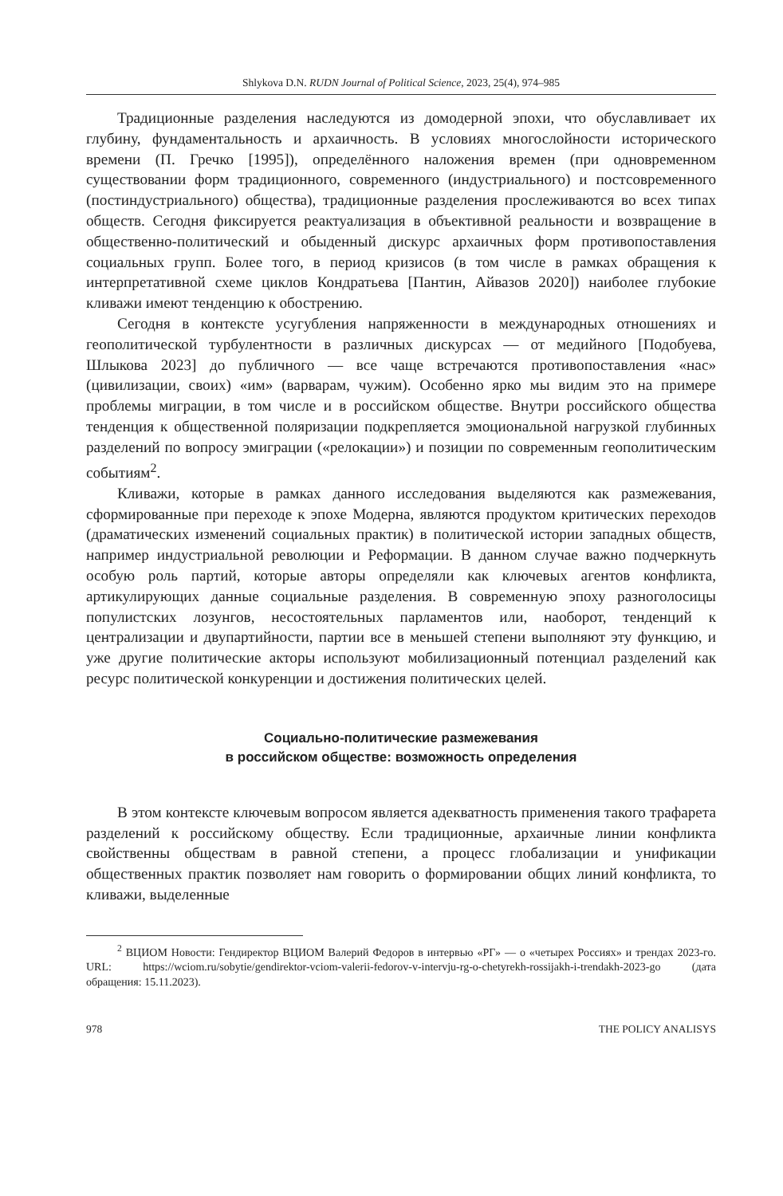Shlykova D.N. RUDN Journal of Political Science, 2023, 25(4), 974–985
Традиционные разделения наследуются из домодерной эпохи, что обуславливает их глубину, фундаментальность и архаичность. В условиях многослойности исторического времени (П. Гречко [1995]), определённого наложения времен (при одновременном существовании форм традиционного, современного (индустриального) и постсовременного (постиндустриального) общества), традиционные разделения прослеживаются во всех типах обществ. Сегодня фиксируется реактуализация в объективной реальности и возвращение в общественно-политический и обыденный дискурс архаичных форм противопоставления социальных групп. Более того, в период кризисов (в том числе в рамках обращения к интерпретативной схеме циклов Кондратьева [Пантин, Айвазов 2020]) наиболее глубокие кливажи имеют тенденцию к обострению.
Сегодня в контексте усугубления напряженности в международных отношениях и геополитической турбулентности в различных дискурсах — от медийного [Подобуева, Шлыкова 2023] до публичного — все чаще встречаются противопоставления «нас» (цивилизации, своих) «им» (варварам, чужим). Особенно ярко мы видим это на примере проблемы миграции, в том числе и в российском обществе. Внутри российского общества тенденция к общественной поляризации подкрепляется эмоциональной нагрузкой глубинных разделений по вопросу эмиграции («релокации») и позиции по современным геополитическим событиям<sup>2</sup>.
Кливажи, которые в рамках данного исследования выделяются как размежевания, сформированные при переходе к эпохе Модерна, являются продуктом критических переходов (драматических изменений социальных практик) в политической истории западных обществ, например индустриальной революции и Реформации. В данном случае важно подчеркнуть особую роль партий, которые авторы определяли как ключевых агентов конфликта, артикулирующих данные социальные разделения. В современную эпоху разноголосицы популистских лозунгов, несостоятельных парламентов или, наоборот, тенденций к централизации и двупартийности, партии все в меньшей степени выполняют эту функцию, и уже другие политические акторы используют мобилизационный потенциал разделений как ресурс политической конкуренции и достижения политических целей.
Социально-политические размежевания
в российском обществе: возможность определения
В этом контексте ключевым вопросом является адекватность применения такого трафарета разделений к российскому обществу. Если традиционные, архаичные линии конфликта свойственны обществам в равной степени, а процесс глобализации и унификации общественных практик позволяет нам говорить о формировании общих линий конфликта, то кливажи, выделенные
<sup>2</sup> ВЦИОМ Новости: Гендиректор ВЦИОМ Валерий Федоров в интервью «РГ» — о «четырех Россиях» и трендах 2023-го. URL: https://wciom.ru/sobytie/gendirektor-vciom-valerii-fedorov-v-intervju-rg-o-chetyrekh-rossijakh-i-trendakh-2023-go (дата обращения: 15.11.2023).
978 THE POLICY ANALISYS